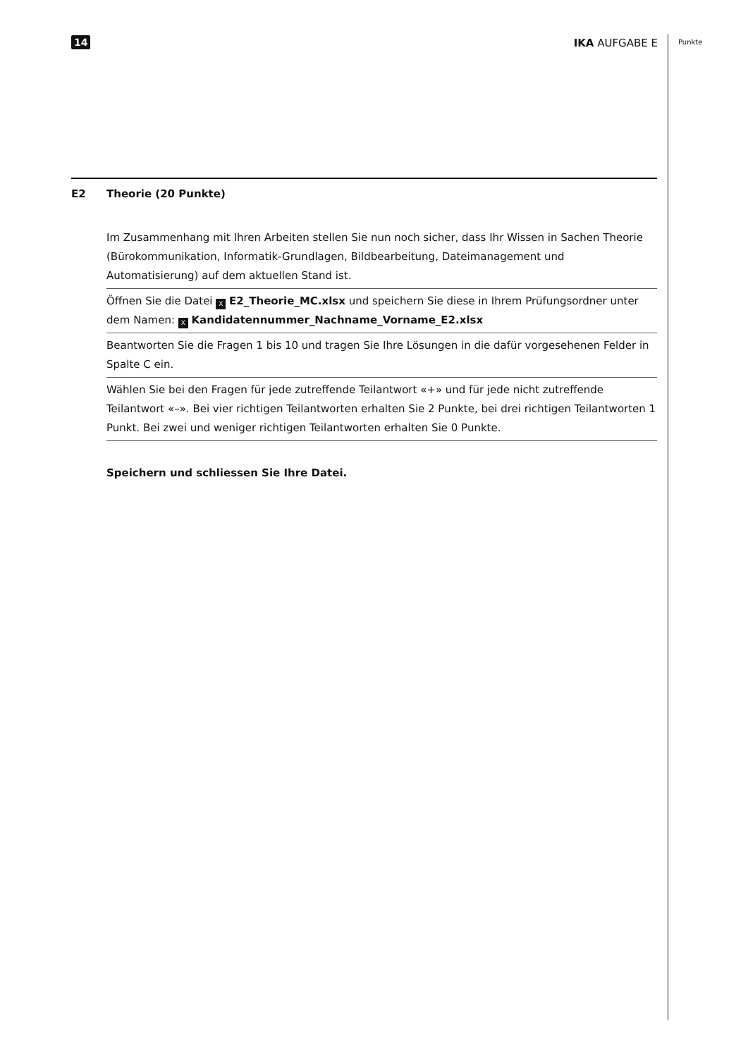14 IKA AUFGABE E Punkte
E2 Theorie (20 Punkte)
Im Zusammenhang mit Ihren Arbeiten stellen Sie nun noch sicher, dass Ihr Wissen in Sachen Theorie (Bürokommunikation, Informatik-Grundlagen, Bildbearbeitung, Dateimanagement und Automatisierung) auf dem aktuellen Stand ist.
Öffnen Sie die Datei X E2_Theorie_MC.xlsx und speichern Sie diese in Ihrem Prüfungsordner unter dem Namen: X Kandidatennummer_Nachname_Vorname_E2.xlsx
Beantworten Sie die Fragen 1 bis 10 und tragen Sie Ihre Lösungen in die dafür vorgesehenen Felder in Spalte C ein.
Wählen Sie bei den Fragen für jede zutreffende Teilantwort «+» und für jede nicht zutreffende Teilantwort «–». Bei vier richtigen Teilantworten erhalten Sie 2 Punkte, bei drei richtigen Teilantworten 1 Punkt. Bei zwei und weniger richtigen Teilantworten erhalten Sie 0 Punkte.
Speichern und schliessen Sie Ihre Datei.